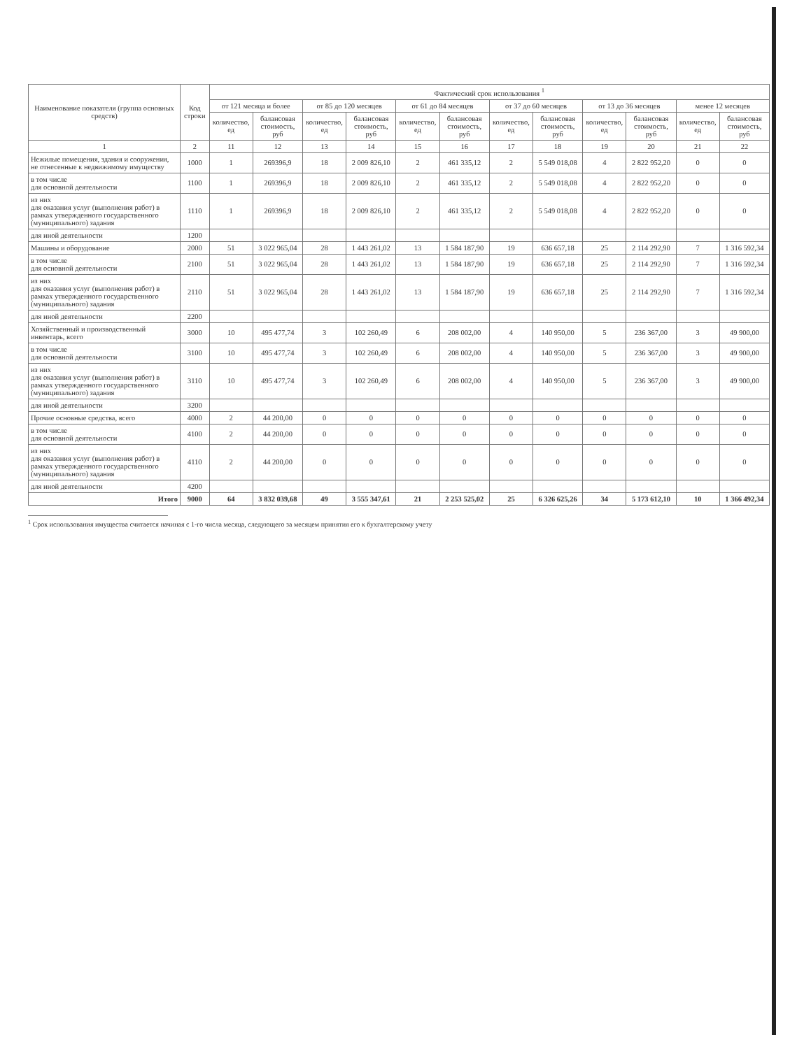| Наименование показателя (группа основных средств) | Код строки | Фактический срок использования <sup>1</sup> | | | | | | | | | | | |
| --- | --- | --- | --- | --- | --- | --- | --- | --- | --- | --- | --- | --- | --- |
| | | от 121 месяца и более | | от 85 до 120 месяцев | | от 61 до 84 месяцев | | от 37 до 60 месяцев | | от 13 до 36 месяцев | | менее 12 месяцев | |
| | | количество, ед | балансовая стоимость, руб | количество, ед | балансовая стоимость, руб | количество, ед | балансовая стоимость, руб | количество, ед | балансовая стоимость, руб | количество, ед | балансовая стоимость, руб | количество, ед | балансовая стоимость, руб |
| 1 | 2 | 11 | 12 | 13 | 14 | 15 | 16 | 17 | 18 | 19 | 20 | 21 | 22 |
| Нежилые помещения, здания и сооружения, не отнесенные к недвижимому имуществу | 1000 | 1 | 269396,9 | 18 | 2 009 826,10 | 2 | 461 335,12 | 2 | 5 549 018,08 | 4 | 2 822 952,20 | 0 | 0 |
| в том числе для основной деятельности | 1100 | 1 | 269396,9 | 18 | 2 009 826,10 | 2 | 461 335,12 | 2 | 5 549 018,08 | 4 | 2 822 952,20 | 0 | 0 |
| из них для оказания услуг (выполнения работ) в рамках утвержденного государственного (муниципального) задания | 1110 | 1 | 269396,9 | 18 | 2 009 826,10 | 2 | 461 335,12 | 2 | 5 549 018,08 | 4 | 2 822 952,20 | 0 | 0 |
| для иной деятельности | 1200 | | | | | | | | | | | | |
| Машины и оборудование | 2000 | 51 | 3 022 965,04 | 28 | 1 443 261,02 | 13 | 1 584 187,90 | 19 | 636 657,18 | 25 | 2 114 292,90 | 7 | 1 316 592,34 |
| в том числе для основной деятельности | 2100 | 51 | 3 022 965,04 | 28 | 1 443 261,02 | 13 | 1 584 187,90 | 19 | 636 657,18 | 25 | 2 114 292,90 | 7 | 1 316 592,34 |
| из них для оказания услуг (выполнения работ) в рамках утвержденного государственного (муниципального) задания | 2110 | 51 | 3 022 965,04 | 28 | 1 443 261,02 | 13 | 1 584 187,90 | 19 | 636 657,18 | 25 | 2 114 292,90 | 7 | 1 316 592,34 |
| для иной деятельности | 2200 | | | | | | | | | | | | |
| Хозяйственный и производственный инвентарь, всего | 3000 | 10 | 495 477,74 | 3 | 102 260,49 | 6 | 208 002,00 | 4 | 140 950,00 | 5 | 236 367,00 | 3 | 49 900,00 |
| в том числе для основной деятельности | 3100 | 10 | 495 477,74 | 3 | 102 260,49 | 6 | 208 002,00 | 4 | 140 950,00 | 5 | 236 367,00 | 3 | 49 900,00 |
| из них для оказания услуг (выполнения работ) в рамках утвержденного государственного (муниципального) задания | 3110 | 10 | 495 477,74 | 3 | 102 260,49 | 6 | 208 002,00 | 4 | 140 950,00 | 5 | 236 367,00 | 3 | 49 900,00 |
| для иной деятельности | 3200 | | | | | | | | | | | | |
| Прочие основные средства, всего | 4000 | 2 | 44 200,00 | 0 | 0 | 0 | 0 | 0 | 0 | 0 | 0 | 0 | 0 |
| в том числе для основной деятельности | 4100 | 2 | 44 200,00 | 0 | 0 | 0 | 0 | 0 | 0 | 0 | 0 | 0 | 0 |
| из них для оказания услуг (выполнения работ) в рамках утвержденного государственного (муниципального) задания | 4110 | 2 | 44 200,00 | 0 | 0 | 0 | 0 | 0 | 0 | 0 | 0 | 0 | 0 |
| для иной деятельности | 4200 | | | | | | | | | | | | |
| Итого | 9000 | 64 | 3 832 039,68 | 49 | 3 555 347,61 | 21 | 2 253 525,02 | 25 | 6 326 625,26 | 34 | 5 173 612,10 | 10 | 1 366 492,34 |
<sup>1</sup> Срок использования имущества считается начиная с 1-го числа месяца, следующего за месяцем принятия его к бухгалтерскому учету